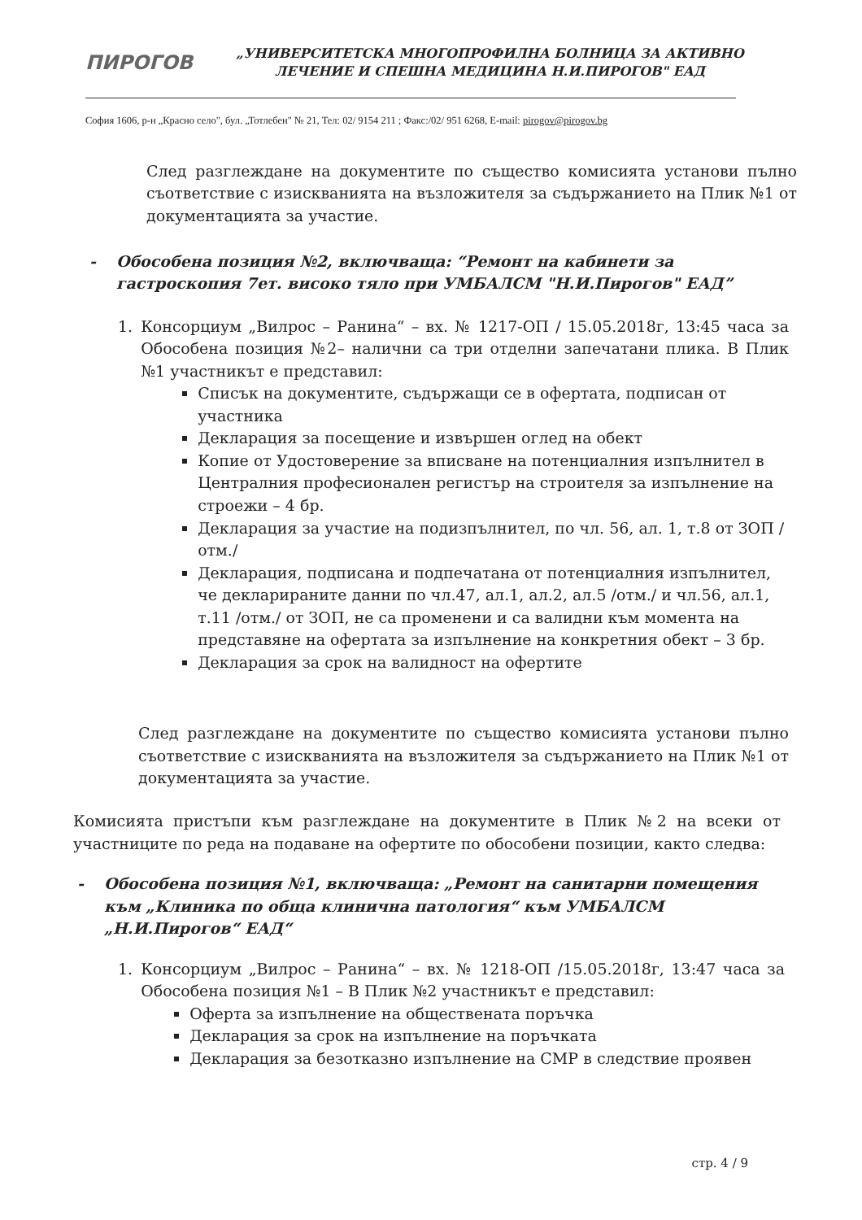ПИРОГОВ
„УНИВЕРСИТЕТСКА МНОГОПРОФИЛНА БОЛНИЦА ЗА АКТИВНО ЛЕЧЕНИЕ И СПЕШНА МЕДИЦИНА Н.И.ПИРОГОВ" ЕАД
София 1606, р-н „Красно село", бул. „Тотлебен" № 21, Тел: 02/ 9154 211 ; Факс:/02/ 951 6268, E-mail: pirogov@pirogov.bg
След разглеждане на документите по същество комисията установи пълно съответствие с изискванията на възложителя за съдържанието на Плик №1 от документацията за участие.
- Обособена позиция №2, включваща: “Ремонт на кабинети за гастроскопия 7ет. високо тяло при УМБАЛСМ "Н.И.Пирогов" ЕАД”
1. Консорциум „Вилрос – Ранина“ – вх. № 1217-ОП / 15.05.2018г, 13:45 часа за Обособена позиция №2– налични са три отделни запечатани плика. В Плик №1 участникът е представил:
Списък на документите, съдържащи се в офертата, подписан от участника
Декларация за посещение и извършен оглед на обект
Копие от Удостоверение за вписване на потенциалния изпълнител в Централния професионален регистър на строителя за изпълнение на строежи – 4 бр.
Декларация за участие на подизпълнител, по чл. 56, ал. 1, т.8 от ЗОП /отм./
Декларация, подписана и подпечатана от потенциалния изпълнител, че декларираните данни по чл.47, ал.1, ал.2, ал.5 /отм./ и чл.56, ал.1, т.11 /отм./ от ЗОП, не са променени и са валидни към момента на представяне на офертата за изпълнение на конкретния обект – 3 бр.
Декларация за срок на валидност на офертите
След разглеждане на документите по същество комисията установи пълно съответствие с изискванията на възложителя за съдържанието на Плик №1 от документацията за участие.
Комисията пристъпи към разглеждане на документите в Плик №2 на всеки от участниците по реда на подаване на офертите по обособени позиции, както следва:
- Обособена позиция №1, включваща: „Ремонт на санитарни помещения към „Клиника по обща клинична патология“ към УМБАЛСМ „Н.И.Пирогов“ ЕАД“
1. Консорциум „Вилрос – Ранина“ – вх. № 1218-ОП /15.05.2018г, 13:47 часа за Обособена позиция №1 – В Плик №2 участникът е представил:
Оферта за изпълнение на обществената поръчка
Декларация за срок на изпълнение на поръчката
Декларация за безотказно изпълнение на СМР в следствие проявен
стр. 4 / 9